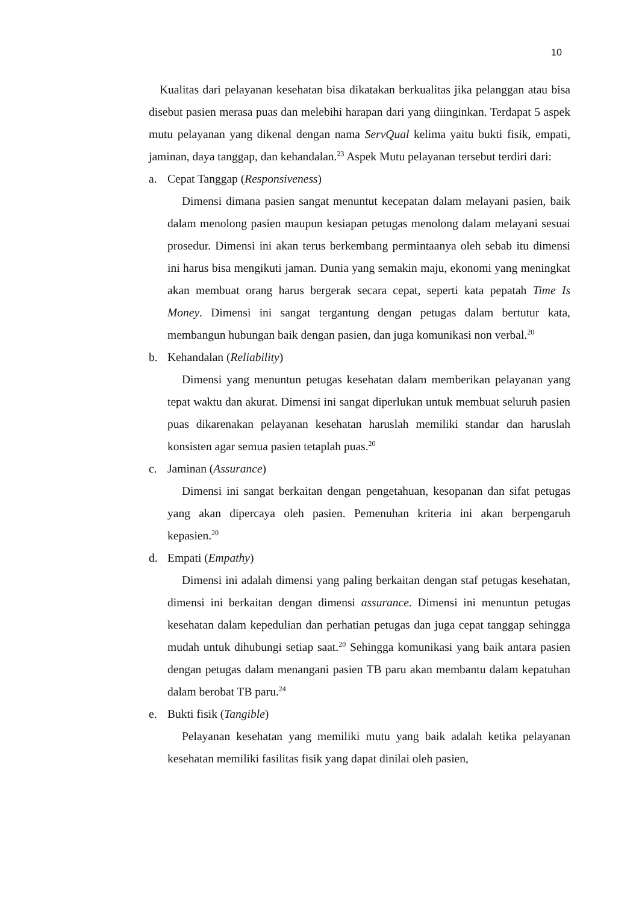10
Kualitas dari pelayanan kesehatan bisa dikatakan berkualitas jika pelanggan atau bisa disebut pasien merasa puas dan melebihi harapan dari yang diinginkan. Terdapat 5 aspek mutu pelayanan yang dikenal dengan nama ServQual kelima yaitu bukti fisik, empati, jaminan, daya tanggap, dan kehandalan.<sup>23</sup> Aspek Mutu pelayanan tersebut terdiri dari:
a. Cepat Tanggap (Responsiveness)
Dimensi dimana pasien sangat menuntut kecepatan dalam melayani pasien, baik dalam menolong pasien maupun kesiapan petugas menolong dalam melayani sesuai prosedur. Dimensi ini akan terus berkembang permintaanya oleh sebab itu dimensi ini harus bisa mengikuti jaman. Dunia yang semakin maju, ekonomi yang meningkat akan membuat orang harus bergerak secara cepat, seperti kata pepatah Time Is Money. Dimensi ini sangat tergantung dengan petugas dalam bertutur kata, membangun hubungan baik dengan pasien, dan juga komunikasi non verbal.<sup>20</sup>
b. Kehandalan (Reliability)
Dimensi yang menuntun petugas kesehatan dalam memberikan pelayanan yang tepat waktu dan akurat. Dimensi ini sangat diperlukan untuk membuat seluruh pasien puas dikarenakan pelayanan kesehatan haruslah memiliki standar dan haruslah konsisten agar semua pasien tetaplah puas.<sup>20</sup>
c. Jaminan (Assurance)
Dimensi ini sangat berkaitan dengan pengetahuan, kesopanan dan sifat petugas yang akan dipercaya oleh pasien. Pemenuhan kriteria ini akan berpengaruh kepasien.<sup>20</sup>
d. Empati (Empathy)
Dimensi ini adalah dimensi yang paling berkaitan dengan staf petugas kesehatan, dimensi ini berkaitan dengan dimensi assurance. Dimensi ini menuntun petugas kesehatan dalam kepedulian dan perhatian petugas dan juga cepat tanggap sehingga mudah untuk dihubungi setiap saat.<sup>20</sup> Sehingga komunikasi yang baik antara pasien dengan petugas dalam menangani pasien TB paru akan membantu dalam kepatuhan dalam berobat TB paru.<sup>24</sup>
e. Bukti fisik (Tangible)
Pelayanan kesehatan yang memiliki mutu yang baik adalah ketika pelayanan kesehatan memiliki fasilitas fisik yang dapat dinilai oleh pasien,